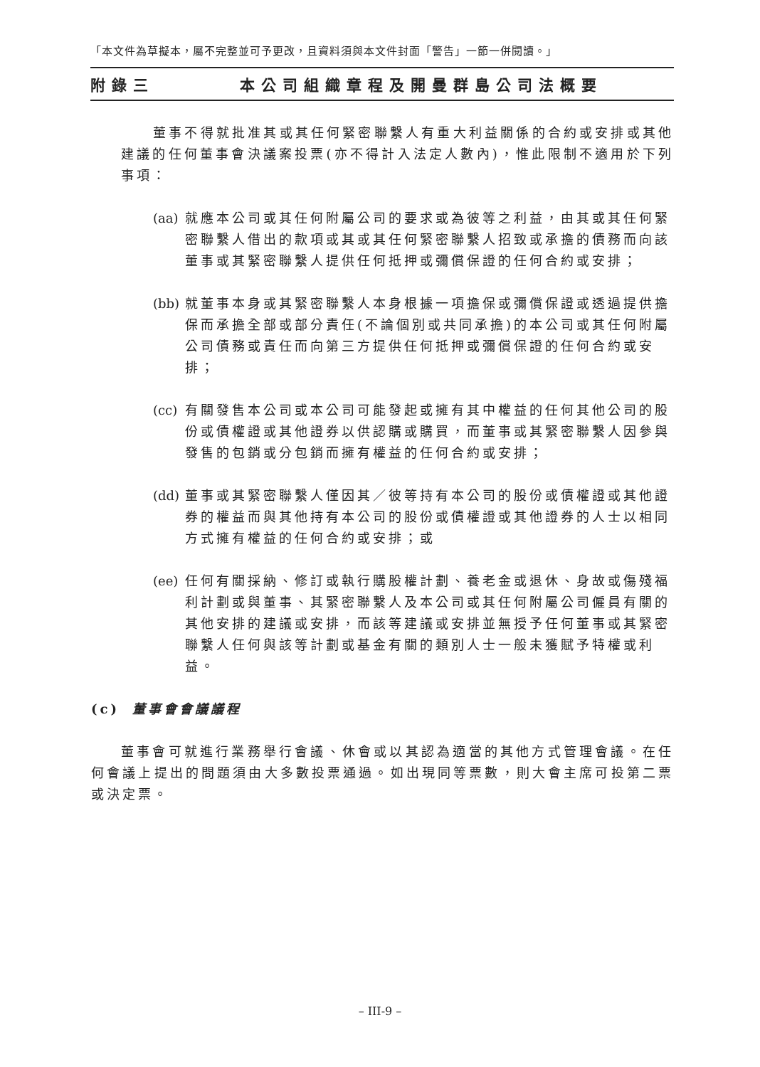「本文件為草擬本，屬不完整並可予更改，且資料須與本文件封面「警告」一節一併閱讀。」
附錄三 本公司組織章程及開曼群島公司法概要
董事不得就批准其或其任何緊密聯繫人有重大利益關係的合約或安排或其他建議的任何董事會決議案投票(亦不得計入法定人數內)，惟此限制不適用於下列事項：
(aa) 就應本公司或其任何附屬公司的要求或為彼等之利益，由其或其任何緊密聯繫人借出的款項或其或其任何緊密聯繫人招致或承擔的債務而向該董事或其緊密聯繫人提供任何抵押或彌償保證的任何合約或安排；
(bb) 就董事本身或其緊密聯繫人本身根據一項擔保或彌償保證或透過提供擔保而承擔全部或部分責任(不論個別或共同承擔)的本公司或其任何附屬公司債務或責任而向第三方提供任何抵押或彌償保證的任何合約或安排；
(cc) 有關發售本公司或本公司可能發起或擁有其中權益的任何其他公司的股份或債權證或其他證券以供認購或購買，而董事或其緊密聯繫人因參與發售的包銷或分包銷而擁有權益的任何合約或安排；
(dd) 董事或其緊密聯繫人僅因其／彼等持有本公司的股份或債權證或其他證券的權益而與其他持有本公司的股份或債權證或其他證券的人士以相同方式擁有權益的任何合約或安排；或
(ee) 任何有關採納、修訂或執行購股權計劃、養老金或退休、身故或傷殘福利計劃或與董事、其緊密聯繫人及本公司或其任何附屬公司僱員有關的其他安排的建議或安排，而該等建議或安排並無授予任何董事或其緊密聯繫人任何與該等計劃或基金有關的類別人士一般未獲賦予特權或利益。
(c) 董事會會議議程
董事會可就進行業務舉行會議、休會或以其認為適當的其他方式管理會議。在任何會議上提出的問題須由大多數投票通過。如出現同等票數，則大會主席可投第二票或決定票。
– III-9 –